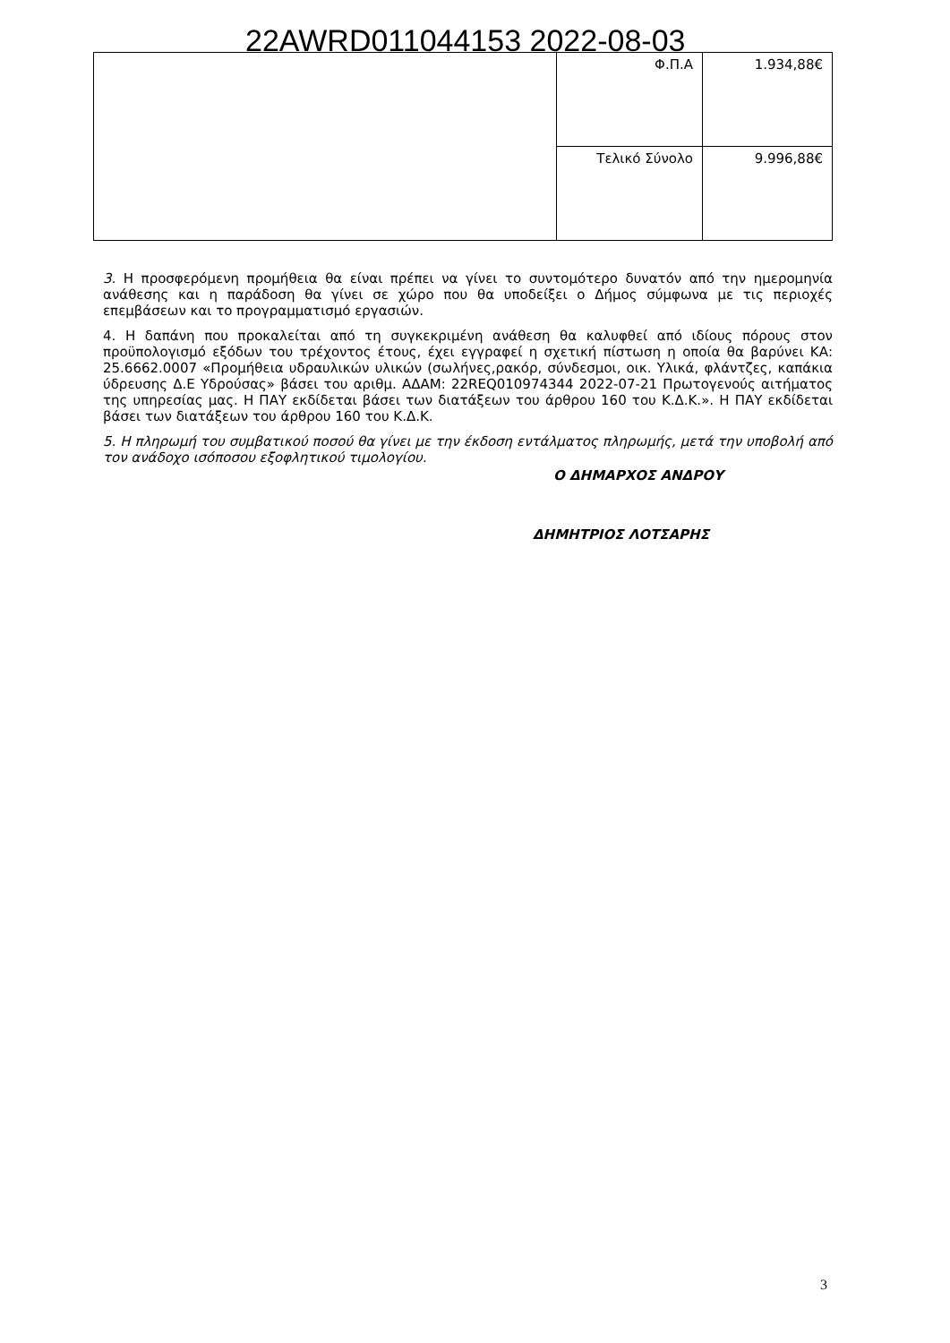22AWRD011044153 2022-08-03
| | Φ.Π.Α | 1.934,88€ |
| | Τελικό Σύνολο | 9.996,88€ |
3. Η προσφερόμενη προμήθεια θα είναι πρέπει να γίνει το συντομότερο δυνατόν από την ημερομηνία ανάθεσης και η παράδοση θα γίνει σε χώρο που θα υποδείξει ο Δήμος σύμφωνα με τις περιοχές επεμβάσεων και το προγραμματισμό εργασιών.
4. Η δαπάνη που προκαλείται από τη συγκεκριμένη ανάθεση θα καλυφθεί από ιδίους πόρους στον προϋπολογισμό εξόδων του τρέχοντος έτους, έχει εγγραφεί η σχετική πίστωση η οποία θα βαρύνει ΚΑ: 25.6662.0007 «Προμήθεια υδραυλικών υλικών (σωλήνες,ρακόρ, σύνδεσμοι, οικ. Υλικά, φλάντζες, καπάκια ύδρευσης Δ.Ε Υδρούσας» βάσει του αριθμ. ΑΔΑΜ: 22REQ010974344 2022-07-21 Πρωτογενούς αιτήματος της υπηρεσίας μας. Η ΠΑΥ εκδίδεται βάσει των διατάξεων του άρθρου 160 του Κ.Δ.Κ.». Η ΠΑΥ εκδίδεται βάσει των διατάξεων του άρθρου 160 του Κ.Δ.Κ.
5. Η πληρωμή του συμβατικού ποσού θα γίνει με την έκδοση εντάλματος πληρωμής, μετά την υποβολή από τον ανάδοχο ισόποσου εξοφλητικού τιμολογίου.
Ο ΔΗΜΑΡΧΟΣ ΑΝΔΡΟΥ
ΔΗΜΗΤΡΙΟΣ ΛΟΤΣΑΡΗΣ
3